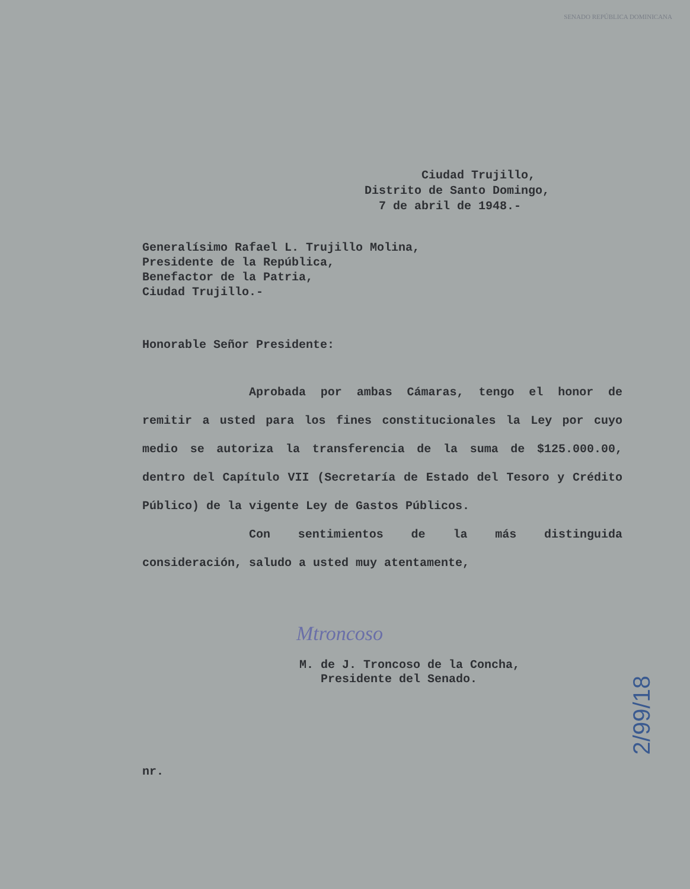SENADO REPÚBLICA DOMINICANA
Ciudad Trujillo,
Distrito de Santo Domingo,
7 de abril de 1948.-
Generalísimo Rafael L. Trujillo Molina,
Presidente de la República,
Benefactor de la Patria,
Ciudad Trujillo.-
Honorable Señor Presidente:
Aprobada por ambas Cámaras, tengo el honor de remitir a usted para los fines constitucionales la Ley por cuyo medio se autoriza la transferencia de la suma de $125.000.00, dentro del Capítulo VII (Secretaría de Estado del Tesoro y Crédito Público) de la vigente Ley de Gastos Públicos.
Con sentimientos de la más distinguida consideración, saludo a usted muy atentamente,
Mtroncoso
M. de J. Troncoso de la Concha,
Presidente del Senado.
nr.
2/99/18